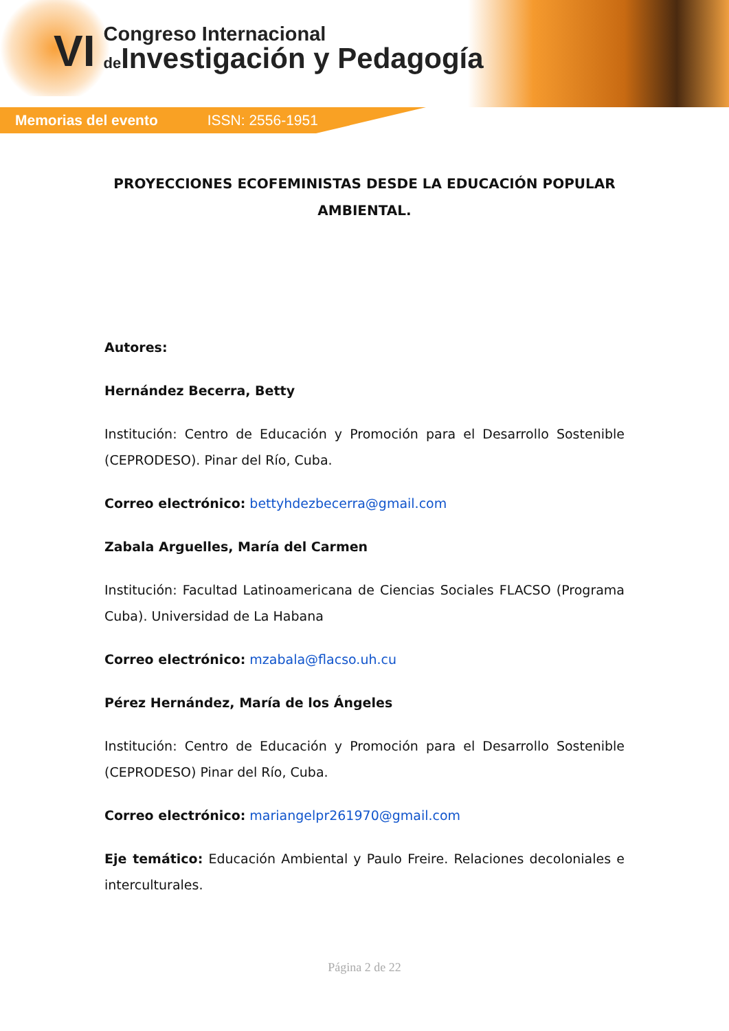VI
Congreso Internacional
de Investigación y Pedagogía
Memorias del evento ISSN: 2556-1951
PROYECCIONES ECOFEMINISTAS DESDE LA EDUCACIÓN POPULAR AMBIENTAL.
Autores:
Hernández Becerra, Betty
Institución: Centro de Educación y Promoción para el Desarrollo Sostenible (CEPRODESO). Pinar del Río, Cuba.
Correo electrónico: bettyhdezbecerra@gmail.com
Zabala Arguelles, María del Carmen
Institución: Facultad Latinoamericana de Ciencias Sociales FLACSO (Programa Cuba). Universidad de La Habana
Correo electrónico: mzabala@flacso.uh.cu
Pérez Hernández, María de los Ángeles
Institución: Centro de Educación y Promoción para el Desarrollo Sostenible (CEPRODESO) Pinar del Río, Cuba.
Correo electrónico: mariangelpr261970@gmail.com
Eje temático: Educación Ambiental y Paulo Freire. Relaciones decoloniales e interculturales.
Página 2 de 22